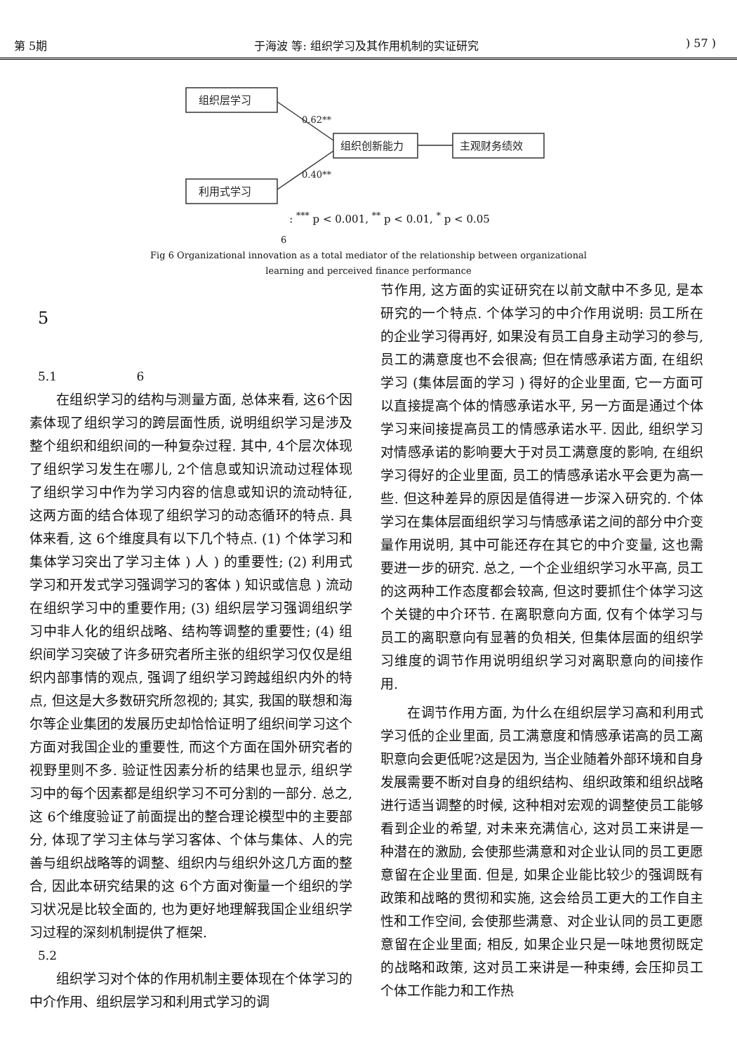第 5期 于海波 等: 组织学习及其作用机制的实证研究) 57 )
组织层学习
利用式学习
组织创新能力
主观财务绩效
0.62**
0.40**
: <sup>***</sup> p < 0.001, <sup>**</sup> p < 0.01, <sup>*</sup> p < 0.05
6
Fig 6 Organizational innovation as a total mediator of the relationship between organizational
learning and perceived finance performance
5
5.1 6
在组织学习的结构与测量方面, 总体来看, 这6个因素体现了组织学习的跨层面性质, 说明组织学习是涉及整个组织和组织间的一种复杂过程. 其中, 4个层次体现了组织学习发生在哪儿, 2个信息或知识流动过程体现了组织学习中作为学习内容的信息或知识的流动特征, 这两方面的结合体现了组织学习的动态循环的特点. 具体来看, 这 6个维度具有以下几个特点. (1) 个体学习和集体学习突出了学习主体 ) 人 ) 的重要性; (2) 利用式学习和开发式学习强调学习的客体 ) 知识或信息 ) 流动在组织学习中的重要作用; (3) 组织层学习强调组织学习中非人化的组织战略、结构等调整的重要性; (4) 组织间学习突破了许多研究者所主张的组织学习仅仅是组织内部事情的观点, 强调了组织学习跨越组织内外的特点, 但这是大多数研究所忽视的; 其实, 我国的联想和海尔等企业集团的发展历史却恰恰证明了组织间学习这个方面对我国企业的重要性, 而这个方面在国外研究者的视野里则不多. 验证性因素分析的结果也显示, 组织学习中的每个因素都是组织学习不可分割的一部分. 总之, 这 6个维度验证了前面提出的整合理论模型中的主要部分, 体现了学习主体与学习客体、个体与集体、人的完善与组织战略等的调整、组织内与组织外这几方面的整合, 因此本研究结果的这 6个方面对衡量一个组织的学习状况是比较全面的, 也为更好地理解我国企业组织学习过程的深刻机制提供了框架.
5.2
组织学习对个体的作用机制主要体现在个体学习的中介作用、组织层学习和利用式学习的调
节作用, 这方面的实证研究在以前文献中不多见, 是本研究的一个特点. 个体学习的中介作用说明: 员工所在的企业学习得再好, 如果没有员工自身主动学习的参与, 员工的满意度也不会很高; 但在情感承诺方面, 在组织学习 (集体层面的学习 ) 得好的企业里面, 它一方面可以直接提高个体的情感承诺水平, 另一方面是通过个体学习来间接提高员工的情感承诺水平. 因此, 组织学习对情感承诺的影响要大于对员工满意度的影响, 在组织学习得好的企业里面, 员工的情感承诺水平会更为高一些. 但这种差异的原因是值得进一步深入研究的. 个体学习在集体层面组织学习与情感承诺之间的部分中介变量作用说明, 其中可能还存在其它的中介变量, 这也需要进一步的研究. 总之, 一个企业组织学习水平高, 员工的这两种工作态度都会较高, 但这时要抓住个体学习这个关键的中介环节. 在离职意向方面, 仅有个体学习与员工的离职意向有显著的负相关, 但集体层面的组织学习维度的调节作用说明组织学习对离职意向的间接作用.
在调节作用方面, 为什么在组织层学习高和利用式学习低的企业里面, 员工满意度和情感承诺高的员工离职意向会更低呢?这是因为, 当企业随着外部环境和自身发展需要不断对自身的组织结构、组织政策和组织战略进行适当调整的时候, 这种相对宏观的调整使员工能够看到企业的希望, 对未来充满信心, 这对员工来讲是一种潜在的激励, 会使那些满意和对企业认同的员工更愿意留在企业里面. 但是, 如果企业能比较少的强调既有政策和战略的贯彻和实施, 这会给员工更大的工作自主性和工作空间, 会使那些满意、对企业认同的员工更愿意留在企业里面; 相反, 如果企业只是一味地贯彻既定的战略和政策, 这对员工来讲是一种束缚, 会压抑员工个体工作能力和工作热